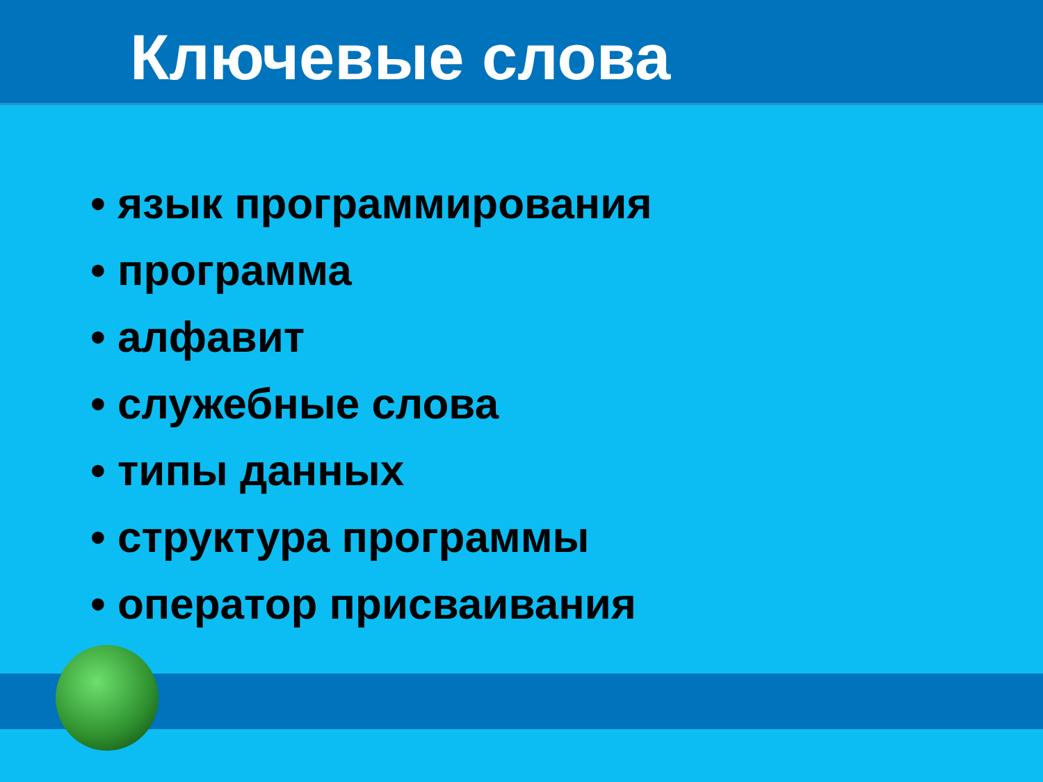Ключевые слова
• язык программирования
• программа
• алфавит
• служебные слова
• типы данных
• структура программы
• оператор присваивания